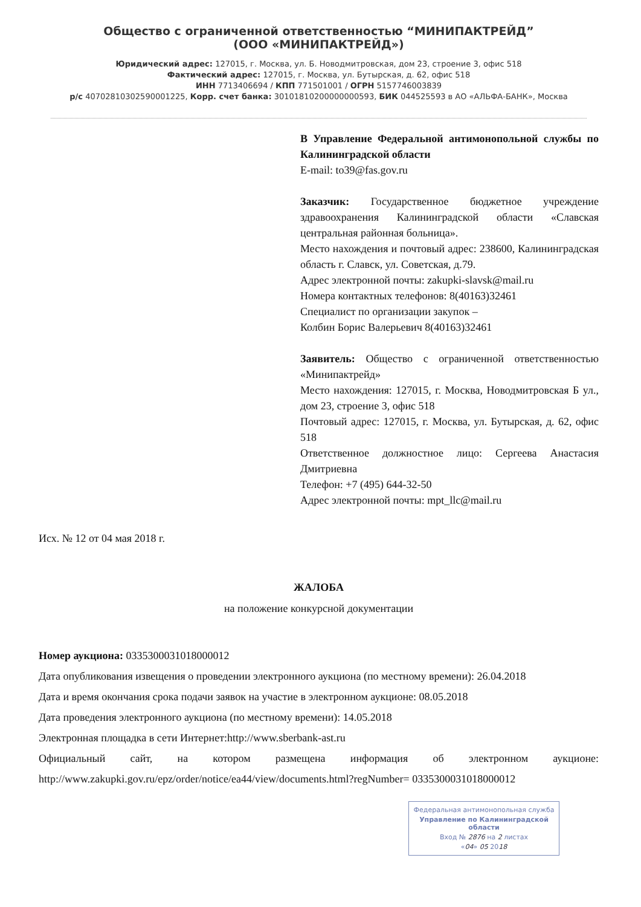Общество с ограниченной ответственностью “МИНИПАКТРЕЙД”
(ООО «МИНИПАКТРЕЙД»)
Юридический адрес: 127015, г. Москва, ул. Б. Новодмитровская, дом 23, строение 3, офис 518
Фактический адрес: 127015, г. Москва, ул. Бутырская, д. 62, офис 518
ИНН 7713406694 / КПП 771501001 / ОГРН 5157746003839
р/с 40702810302590001225, Корр. счет банка: 30101810200000000593, БИК 044525593 в АО «АЛЬФА-БАНК», Москва
В Управление Федеральной антимонопольной службы по Калининградской области
E-mail: to39@fas.gov.ru
Заказчик: Государственное бюджетное учреждение здравоохранения Калининградской области «Славская центральная районная больница».
Место нахождения и почтовый адрес: 238600, Калининградская область г. Славск, ул. Советская, д.79.
Адрес электронной почты: zakupki-slavsk@mail.ru
Номера контактных телефонов: 8(40163)32461
Специалист по организации закупок –
Колбин Борис Валерьевич 8(40163)32461
Заявитель: Общество с ограниченной ответственностью «Минипактрейд»
Место нахождения: 127015, г. Москва, Новодмитровская Б ул., дом 23, строение 3, офис 518
Почтовый адрес: 127015, г. Москва, ул. Бутырская, д. 62, офис 518
Ответственное должностное лицо: Сергеева Анастасия Дмитриевна
Телефон: +7 (495) 644-32-50
Адрес электронной почты: mpt_llc@mail.ru
Исх. № 12 от 04 мая 2018 г.
ЖАЛОБА
на положение конкурсной документации
Номер аукциона: 0335300031018000012
Дата опубликования извещения о проведении электронного аукциона (по местному времени): 26.04.2018
Дата и время окончания срока подачи заявок на участие в электронном аукционе: 08.05.2018
Дата проведения электронного аукциона (по местному времени): 14.05.2018
Электронная площадка в сети Интернет:http://www.sberbank-ast.ru
Официальный сайт, на котором размещена информация об электронном аукционе: http://www.zakupki.gov.ru/epz/order/notice/ea44/view/documents.html?regNumber= 0335300031018000012
Федеральная антимонопольная служба
Управление по Калининградской области
Вход № 2876 на 2 листах
«04» 05 2018